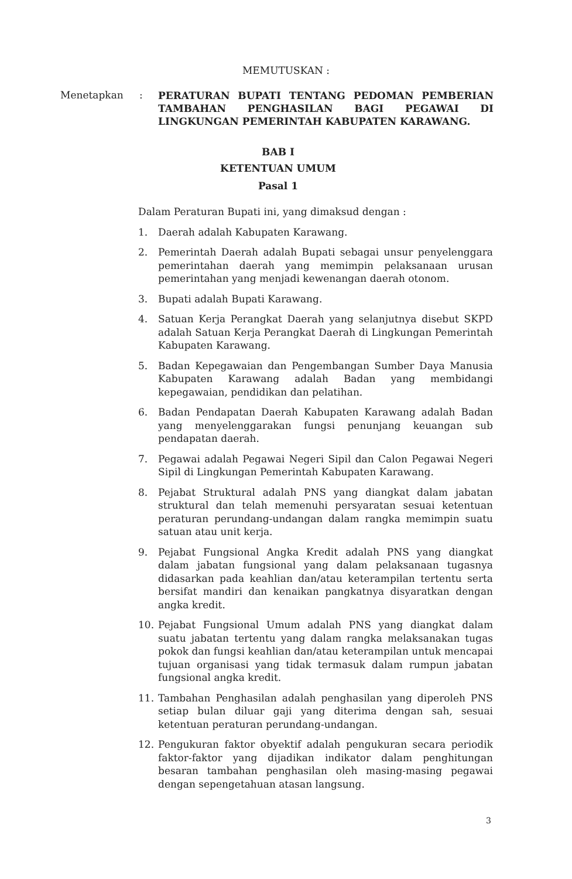MEMUTUSKAN :
Menetapkan :
PERATURAN BUPATI TENTANG PEDOMAN PEMBERIAN TAMBAHAN PENGHASILAN BAGI PEGAWAI DI LINGKUNGAN PEMERINTAH KABUPATEN KARAWANG.
BAB I
KETENTUAN UMUM
Pasal 1
Dalam Peraturan Bupati ini, yang dimaksud dengan :
1. Daerah adalah Kabupaten Karawang.
2. Pemerintah Daerah adalah Bupati sebagai unsur penyelenggara pemerintahan daerah yang memimpin pelaksanaan urusan pemerintahan yang menjadi kewenangan daerah otonom.
3. Bupati adalah Bupati Karawang.
4. Satuan Kerja Perangkat Daerah yang selanjutnya disebut SKPD adalah Satuan Kerja Perangkat Daerah di Lingkungan Pemerintah Kabupaten Karawang.
5. Badan Kepegawaian dan Pengembangan Sumber Daya Manusia Kabupaten Karawang adalah Badan yang membidangi kepegawaian, pendidikan dan pelatihan.
6. Badan Pendapatan Daerah Kabupaten Karawang adalah Badan yang menyelenggarakan fungsi penunjang keuangan sub pendapatan daerah.
7. Pegawai adalah Pegawai Negeri Sipil dan Calon Pegawai Negeri Sipil di Lingkungan Pemerintah Kabupaten Karawang.
8. Pejabat Struktural adalah PNS yang diangkat dalam jabatan struktural dan telah memenuhi persyaratan sesuai ketentuan peraturan perundang-undangan dalam rangka memimpin suatu satuan atau unit kerja.
9. Pejabat Fungsional Angka Kredit adalah PNS yang diangkat dalam jabatan fungsional yang dalam pelaksanaan tugasnya didasarkan pada keahlian dan/atau keterampilan tertentu serta bersifat mandiri dan kenaikan pangkatnya disyaratkan dengan angka kredit.
10. Pejabat Fungsional Umum adalah PNS yang diangkat dalam suatu jabatan tertentu yang dalam rangka melaksanakan tugas pokok dan fungsi keahlian dan/atau keterampilan untuk mencapai tujuan organisasi yang tidak termasuk dalam rumpun jabatan fungsional angka kredit.
11. Tambahan Penghasilan adalah penghasilan yang diperoleh PNS setiap bulan diluar gaji yang diterima dengan sah, sesuai ketentuan peraturan perundang-undangan.
12. Pengukuran faktor obyektif adalah pengukuran secara periodik faktor-faktor yang dijadikan indikator dalam penghitungan besaran tambahan penghasilan oleh masing-masing pegawai dengan sepengetahuan atasan langsung.
3